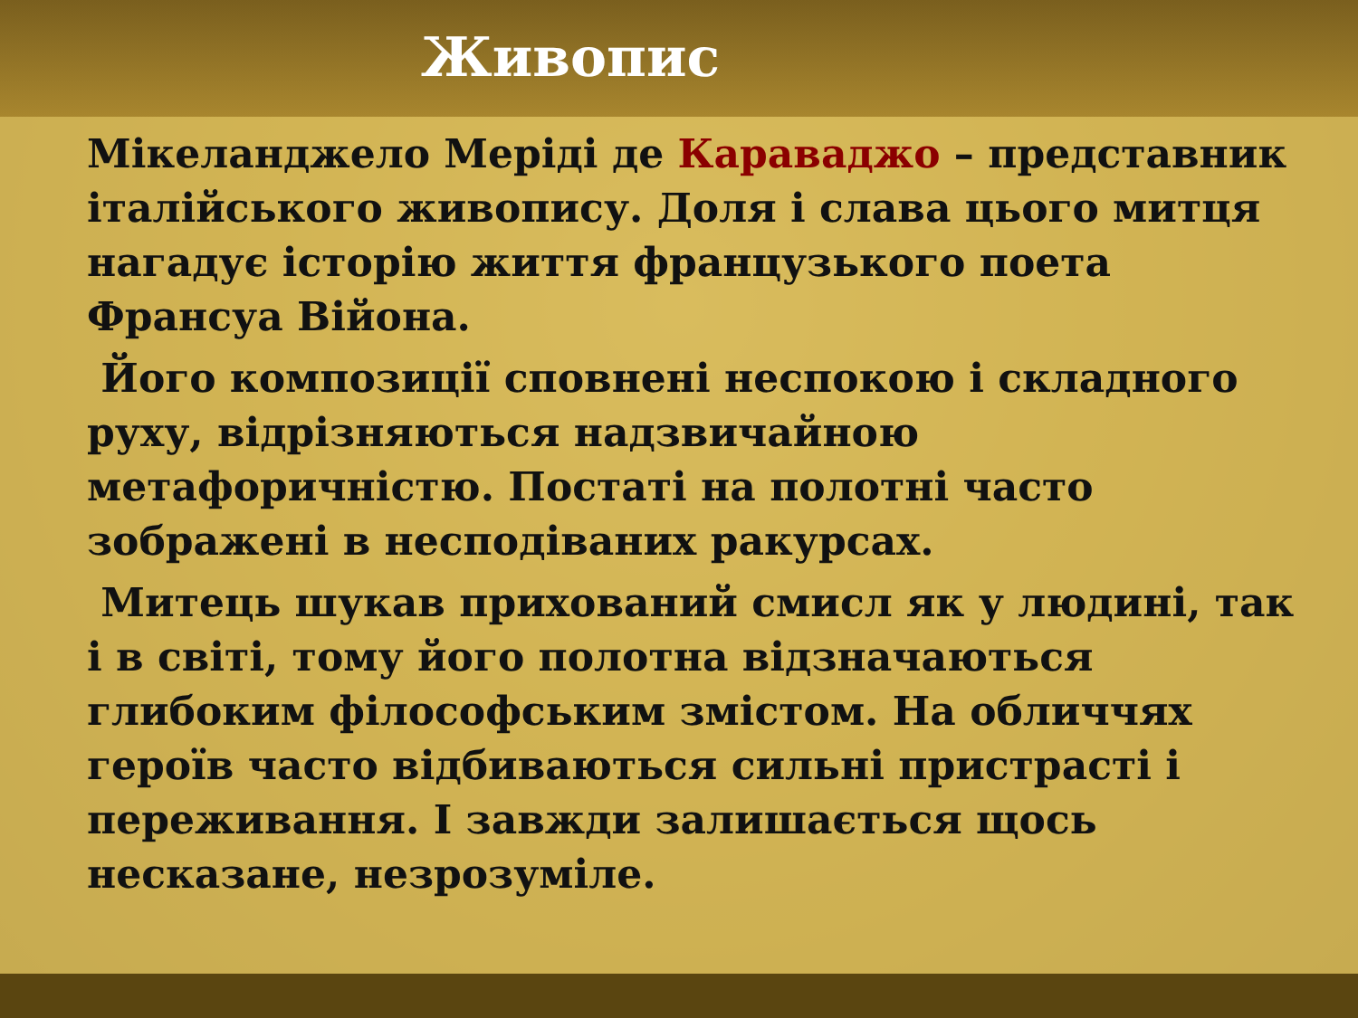Живопис
Мікеланджело Меріді де Караваджо – представник італійського живопису. Доля і слава цього митця нагадує історію життя французького поета Франсуа Війона.
Його композиції сповнені неспокою і складного руху, відрізняються надзвичайною метафоричністю. Постаті на полотні часто зображені в несподіваних ракурсах.
Митець шукав прихований смисл як у людині, так і в світі, тому його полотна відзначаються глибоким філософським змістом. На обличчях героїв часто відбиваються сильні пристрасті і переживання. І завжди залишається щось несказане, незрозуміле.